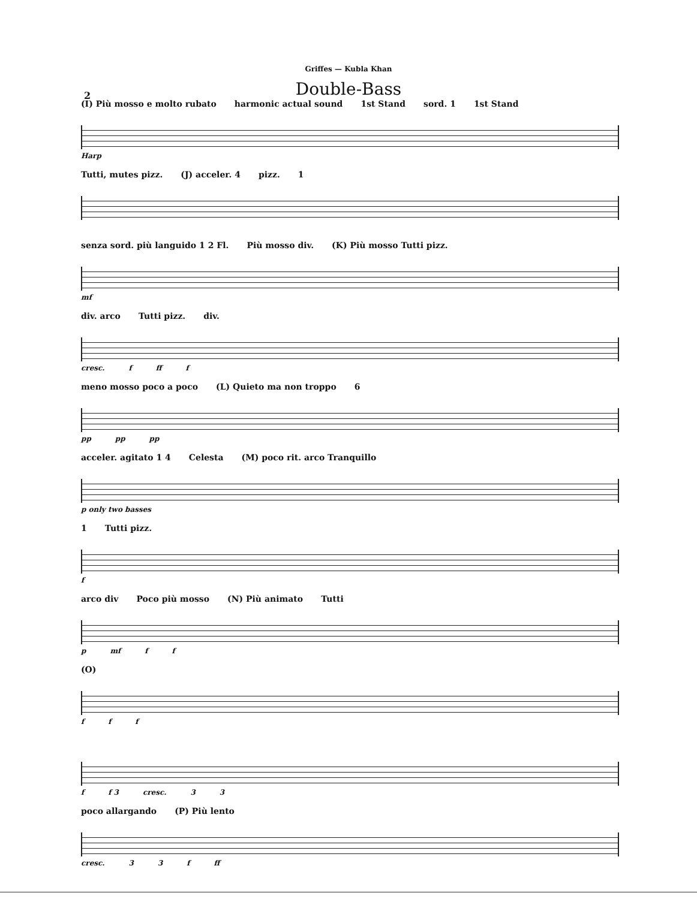Griffes — Kubla Khan
Double-Bass
2
(I) Più mosso e molto rubato harmonic actual sound 1st Stand sord. 1 1st Stand
Harp
Tutti, mutes pizz. (J) acceler. 4 pizz. 1
senza sord. più languido 1 2 Fl. Più mosso div. (K) Più mosso Tutti pizz.
mf
div. arco Tutti pizz. div.
cresc. f ff f
meno mosso poco a poco (L) Quieto ma non troppo 6
pp pp pp
acceler. agitato 1 4 Celesta (M) poco rit. arco Tranquillo
p only two basses
1 Tutti pizz.
f
arco div Poco più mosso (N) Più animato Tutti
p mf f f
(O)
f f f
f f 3 cresc. 3 3
poco allargando (P) Più lento
cresc. 3 3 f ff